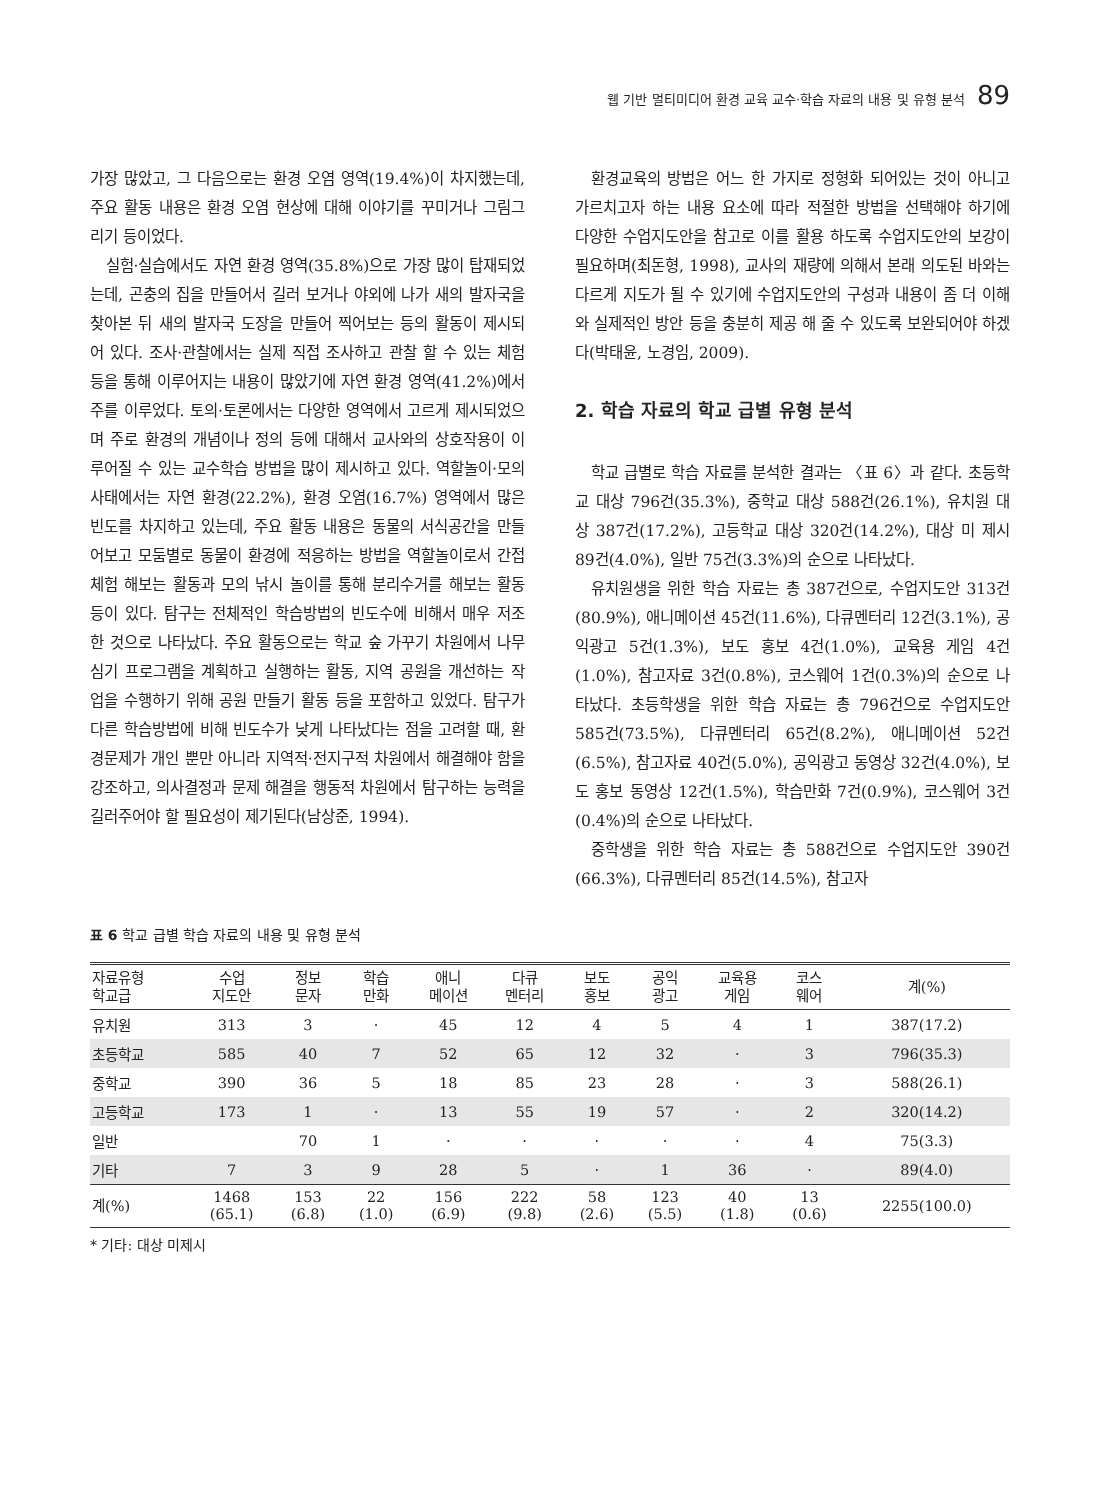웹 기반 멀티미디어 환경 교육 교수·학습 자료의 내용 및 유형 분석 89
가장 많았고, 그 다음으로는 환경 오염 영역(19.4%)이 차지했는데, 주요 활동 내용은 환경 오염 현상에 대해 이야기를 꾸미거나 그림그리기 등이었다.
실험·실습에서도 자연 환경 영역(35.8%)으로 가장 많이 탑재되었는데, 곤충의 집을 만들어서 길러 보거나 야외에 나가 새의 발자국을 찾아본 뒤 새의 발자국 도장을 만들어 찍어보는 등의 활동이 제시되어 있다. 조사·관찰에서는 실제 직접 조사하고 관찰 할 수 있는 체험 등을 통해 이루어지는 내용이 많았기에 자연 환경 영역(41.2%)에서 주를 이루었다. 토의·토론에서는 다양한 영역에서 고르게 제시되었으며 주로 환경의 개념이나 정의 등에 대해서 교사와의 상호작용이 이루어질 수 있는 교수학습 방법을 많이 제시하고 있다. 역할놀이·모의사태에서는 자연 환경(22.2%), 환경 오염(16.7%) 영역에서 많은 빈도를 차지하고 있는데, 주요 활동 내용은 동물의 서식공간을 만들어보고 모둠별로 동물이 환경에 적응하는 방법을 역할놀이로서 간접 체험 해보는 활동과 모의 낚시 놀이를 통해 분리수거를 해보는 활동 등이 있다. 탐구는 전체적인 학습방법의 빈도수에 비해서 매우 저조한 것으로 나타났다. 주요 활동으로는 학교 숲 가꾸기 차원에서 나무심기 프로그램을 계획하고 실행하는 활동, 지역 공원을 개선하는 작업을 수행하기 위해 공원 만들기 활동 등을 포함하고 있었다. 탐구가 다른 학습방법에 비해 빈도수가 낮게 나타났다는 점을 고려할 때, 환경문제가 개인 뿐만 아니라 지역적·전지구적 차원에서 해결해야 함을 강조하고, 의사결정과 문제 해결을 행동적 차원에서 탐구하는 능력을 길러주어야 할 필요성이 제기된다(남상준, 1994).
환경교육의 방법은 어느 한 가지로 정형화 되어있는 것이 아니고 가르치고자 하는 내용 요소에 따라 적절한 방법을 선택해야 하기에 다양한 수업지도안을 참고로 이를 활용 하도록 수업지도안의 보강이 필요하며(최돈형, 1998), 교사의 재량에 의해서 본래 의도된 바와는 다르게 지도가 될 수 있기에 수업지도안의 구성과 내용이 좀 더 이해와 실제적인 방안 등을 충분히 제공 해 줄 수 있도록 보완되어야 하겠다(박태윤, 노경임, 2009).
2. 학습 자료의 학교 급별 유형 분석
학교 급별로 학습 자료를 분석한 결과는 〈표 6〉과 같다. 초등학교 대상 796건(35.3%), 중학교 대상 588건(26.1%), 유치원 대상 387건(17.2%), 고등학교 대상 320건(14.2%), 대상 미 제시 89건(4.0%), 일반 75건(3.3%)의 순으로 나타났다.
유치원생을 위한 학습 자료는 총 387건으로, 수업지도안 313건(80.9%), 애니메이션 45건(11.6%), 다큐멘터리 12건(3.1%), 공익광고 5건(1.3%), 보도 홍보 4건(1.0%), 교육용 게임 4건(1.0%), 참고자료 3건(0.8%), 코스웨어 1건(0.3%)의 순으로 나타났다. 초등학생을 위한 학습 자료는 총 796건으로 수업지도안 585건(73.5%), 다큐멘터리 65건(8.2%), 애니메이션 52건(6.5%), 참고자료 40건(5.0%), 공익광고 동영상 32건(4.0%), 보도 홍보 동영상 12건(1.5%), 학습만화 7건(0.9%), 코스웨어 3건(0.4%)의 순으로 나타났다.
중학생을 위한 학습 자료는 총 588건으로 수업지도안 390건(66.3%), 다큐멘터리 85건(14.5%), 참고자
표 6 학교 급별 학습 자료의 내용 및 유형 분석
| 자료유형 학교급 | 수업 지도안 | 정보 문자 | 학습 만화 | 애니 메이션 | 다큐 멘터리 | 보도 홍보 | 공익 광고 | 교육용 게임 | 코스 웨어 | 계(%) |
| --- | --- | --- | --- | --- | --- | --- | --- | --- | --- | --- |
| 유치원 | 313 | 3 | · | 45 | 12 | 4 | 5 | 4 | 1 | 387(17.2) |
| 초등학교 | 585 | 40 | 7 | 52 | 65 | 12 | 32 | · | 3 | 796(35.3) |
| 중학교 | 390 | 36 | 5 | 18 | 85 | 23 | 28 | · | 3 | 588(26.1) |
| 고등학교 | 173 | 1 | · | 13 | 55 | 19 | 57 | · | 2 | 320(14.2) |
| 일반 | | 70 | 1 | · | · | · | · | · | 4 | 75(3.3) |
| 기타 | 7 | 3 | 9 | 28 | 5 | · | 1 | 36 | · | 89(4.0) |
| 계(%) | 1468 (65.1) | 153 (6.8) | 22 (1.0) | 156 (6.9) | 222 (9.8) | 58 (2.6) | 123 (5.5) | 40 (1.8) | 13 (0.6) | 2255(100.0) |
* 기타: 대상 미제시